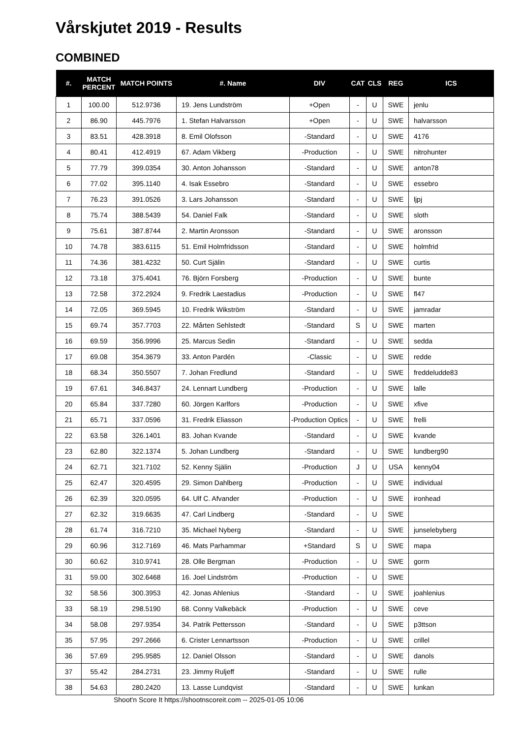Vårskjutet 2019 - Results
COMBINED
| #. | MATCH PERCENT | MATCH POINTS | #. Name | DIV | CAT | CLS | REG | ICS |
| --- | --- | --- | --- | --- | --- | --- | --- | --- |
| 1 | 100.00 | 512.9736 | 19. Jens Lundström | +Open | - | U | SWE | jenlu |
| 2 | 86.90 | 445.7976 | 1. Stefan Halvarsson | +Open | - | U | SWE | halvarsson |
| 3 | 83.51 | 428.3918 | 8. Emil Olofsson | -Standard | - | U | SWE | 4176 |
| 4 | 80.41 | 412.4919 | 67. Adam Vikberg | -Production | - | U | SWE | nitrohunter |
| 5 | 77.79 | 399.0354 | 30. Anton Johansson | -Standard | - | U | SWE | anton78 |
| 6 | 77.02 | 395.1140 | 4. Isak Essebro | -Standard | - | U | SWE | essebro |
| 7 | 76.23 | 391.0526 | 3. Lars Johansson | -Standard | - | U | SWE | ljpj |
| 8 | 75.74 | 388.5439 | 54. Daniel Falk | -Standard | - | U | SWE | sloth |
| 9 | 75.61 | 387.8744 | 2. Martin Aronsson | -Standard | - | U | SWE | aronsson |
| 10 | 74.78 | 383.6115 | 51. Emil Holmfridsson | -Standard | - | U | SWE | holmfrid |
| 11 | 74.36 | 381.4232 | 50. Curt Själin | -Standard | - | U | SWE | curtis |
| 12 | 73.18 | 375.4041 | 76. Björn Forsberg | -Production | - | U | SWE | bunte |
| 13 | 72.58 | 372.2924 | 9. Fredrik Laestadius | -Production | - | U | SWE | fl47 |
| 14 | 72.05 | 369.5945 | 10. Fredrik Wikström | -Standard | - | U | SWE | jamradar |
| 15 | 69.74 | 357.7703 | 22. Mårten Sehlstedt | -Standard | S | U | SWE | marten |
| 16 | 69.59 | 356.9996 | 25. Marcus Sedin | -Standard | - | U | SWE | sedda |
| 17 | 69.08 | 354.3679 | 33. Anton Pardén | -Classic | - | U | SWE | redde |
| 18 | 68.34 | 350.5507 | 7. Johan Fredlund | -Standard | - | U | SWE | freddeludde83 |
| 19 | 67.61 | 346.8437 | 24. Lennart Lundberg | -Production | - | U | SWE | lalle |
| 20 | 65.84 | 337.7280 | 60. Jörgen Karlfors | -Production | - | U | SWE | xfive |
| 21 | 65.71 | 337.0596 | 31. Fredrik Eliasson | -Production Optics | - | U | SWE | frelli |
| 22 | 63.58 | 326.1401 | 83. Johan Kvande | -Standard | - | U | SWE | kvande |
| 23 | 62.80 | 322.1374 | 5. Johan Lundberg | -Standard | - | U | SWE | lundberg90 |
| 24 | 62.71 | 321.7102 | 52. Kenny Själin | -Production | J | U | USA | kenny04 |
| 25 | 62.47 | 320.4595 | 29. Simon Dahlberg | -Production | - | U | SWE | individual |
| 26 | 62.39 | 320.0595 | 64. Ulf C. Afvander | -Production | - | U | SWE | ironhead |
| 27 | 62.32 | 319.6635 | 47. Carl Lindberg | -Standard | - | U | SWE | |
| 28 | 61.74 | 316.7210 | 35. Michael Nyberg | -Standard | - | U | SWE | junselebyberg |
| 29 | 60.96 | 312.7169 | 46. Mats Parhammar | +Standard | S | U | SWE | mapa |
| 30 | 60.62 | 310.9741 | 28. Olle Bergman | -Production | - | U | SWE | gorm |
| 31 | 59.00 | 302.6468 | 16. Joel Lindström | -Production | - | U | SWE | |
| 32 | 58.56 | 300.3953 | 42. Jonas Ahlenius | -Standard | - | U | SWE | joahlenius |
| 33 | 58.19 | 298.5190 | 68. Conny Valkebäck | -Production | - | U | SWE | ceve |
| 34 | 58.08 | 297.9354 | 34. Patrik Pettersson | -Standard | - | U | SWE | p3ttson |
| 35 | 57.95 | 297.2666 | 6. Crister Lennartsson | -Production | - | U | SWE | crillel |
| 36 | 57.69 | 295.9585 | 12. Daniel Olsson | -Standard | - | U | SWE | danols |
| 37 | 55.42 | 284.2731 | 23. Jimmy Ruljeff | -Standard | - | U | SWE | rulle |
| 38 | 54.63 | 280.2420 | 13. Lasse Lundqvist | -Standard | - | U | SWE | lunkan |
Shoot'n Score It https://shootnscoreit.com -- 2025-01-05 10:06